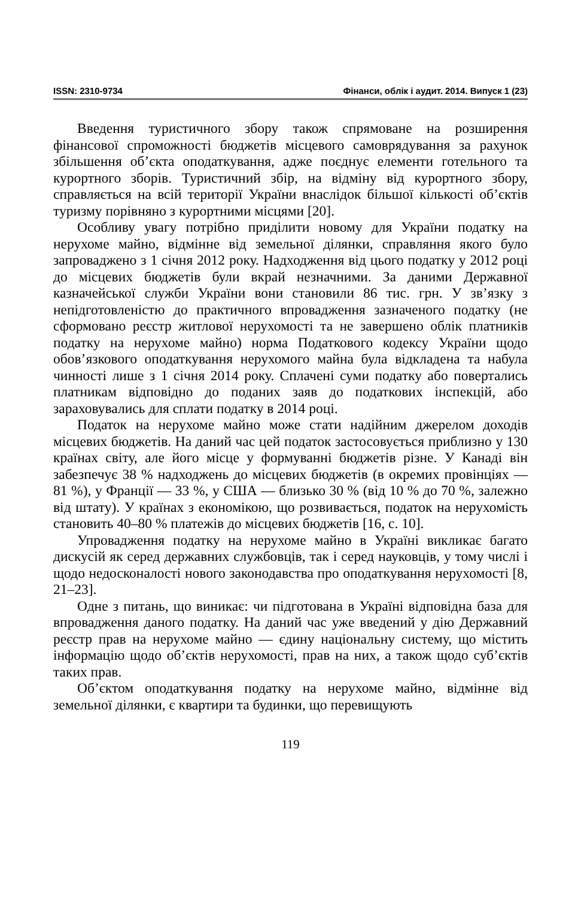ISSN: 2310-9734 Фінанси, облік і аудит. 2014. Випуск 1 (23)
Введення туристичного збору також спрямоване на розширення фінансової спроможності бюджетів місцевого самоврядування за рахунок збільшення об’єкта оподаткування, адже поєднує елементи готельного та курортного зборів. Туристичний збір, на відміну від курортного збору, справляється на всій території України внаслідок більшої кількості об’єктів туризму порівняно з курортними місцями [20].
Особливу увагу потрібно приділити новому для України податку на нерухоме майно, відмінне від земельної ділянки, справляння якого було запроваджено з 1 січня 2012 року. Надходження від цього податку у 2012 році до місцевих бюджетів були вкрай незначними. За даними Державної казначейської служби України вони становили 86 тис. грн. У зв’язку з непідготовленістю до практичного впровадження зазначеного податку (не сформовано реєстр житлової нерухомості та не завершено облік платників податку на нерухоме майно) норма Податкового кодексу України щодо обов’язкового оподаткування нерухомого майна була відкладена та набула чинності лише з 1 січня 2014 року. Сплачені суми податку або повертались платникам відповідно до поданих заяв до податкових інспекцій, або зараховувались для сплати податку в 2014 році.
Податок на нерухоме майно може стати надійним джерелом доходів місцевих бюджетів. На даний час цей податок застосовується приблизно у 130 країнах світу, але його місце у формуванні бюджетів різне. У Канаді він забезпечує 38 % надходжень до місцевих бюджетів (в окремих провінціях — 81 %), у Франції — 33 %, у США — близько 30 % (від 10 % до 70 %, залежно від штату). У країнах з економікою, що розвивається, податок на нерухомість становить 40–80 % платежів до місцевих бюджетів [16, с. 10].
Упровадження податку на нерухоме майно в Україні викликає багато дискусій як серед державних службовців, так і серед науковців, у тому числі і щодо недосконалості нового законодавства про оподаткування нерухомості [8, 21–23].
Одне з питань, що виникає: чи підготована в Україні відповідна база для впровадження даного податку. На даний час уже введений у дію Державний реєстр прав на нерухоме майно — єдину національну систему, що містить інформацію щодо об’єктів нерухомості, прав на них, а також щодо суб’єктів таких прав.
Об’єктом оподаткування податку на нерухоме майно, відмінне від земельної ділянки, є квартири та будинки, що перевищують
119